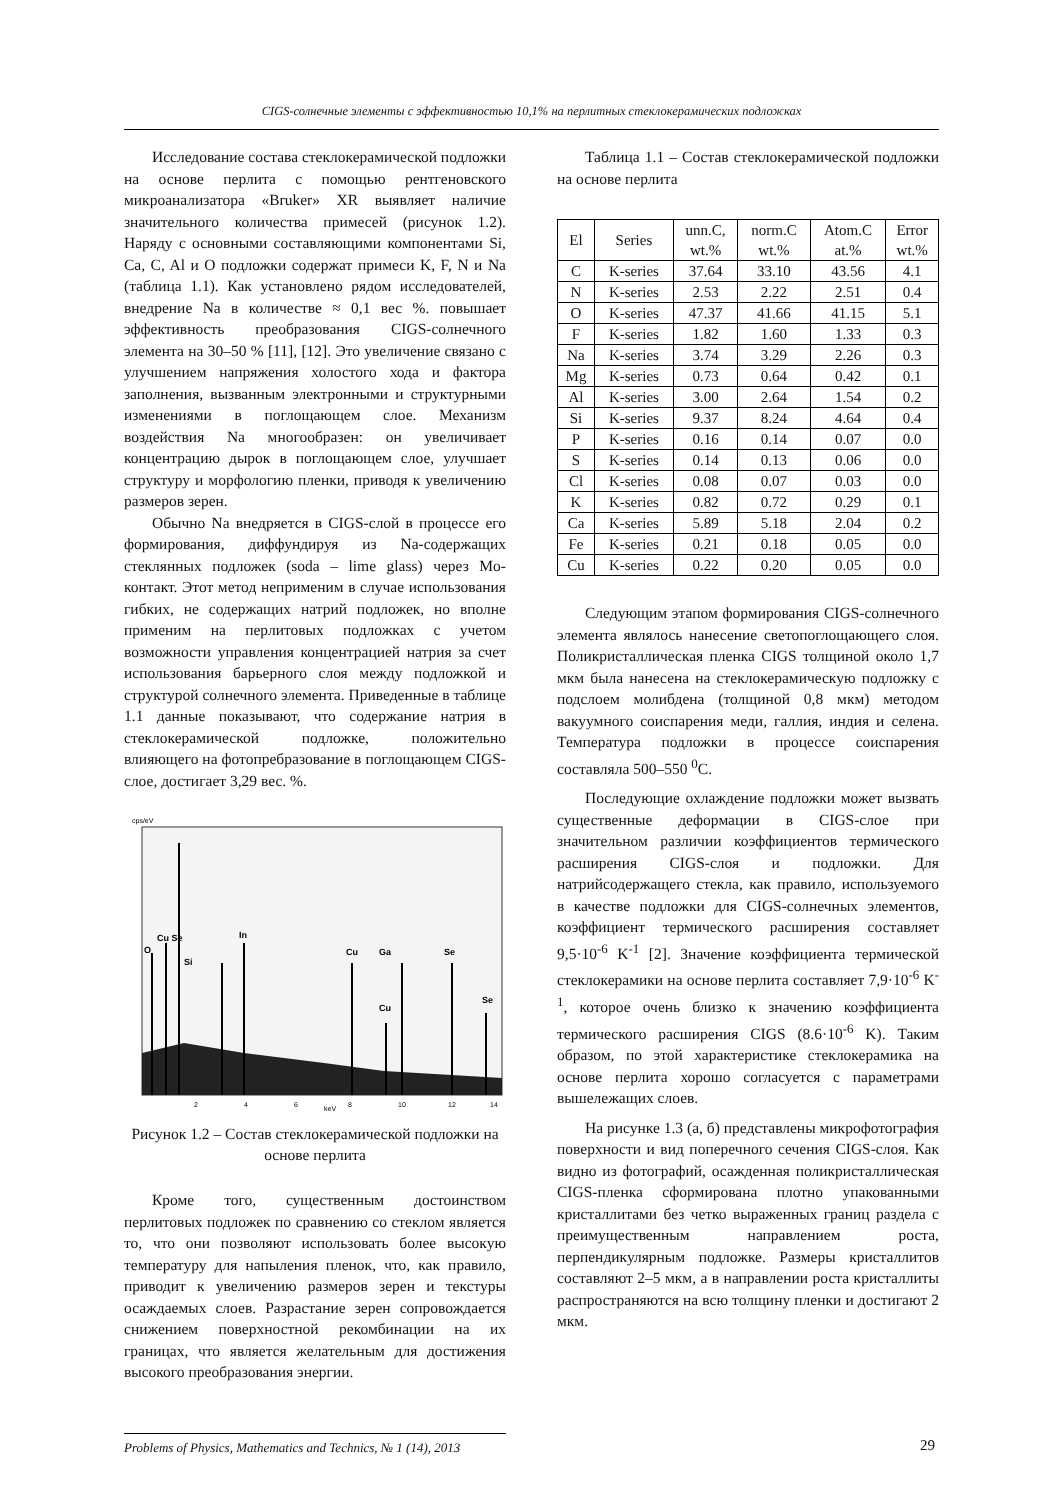CIGS-солнечные элементы с эффективностью 10,1% на перлитных стеклокерамических подложках
Исследование состава стеклокерамической подложки на основе перлита с помощью рентгеновского микроанализатора «Bruker» XR выявляет наличие значительного количества примесей (рисунок 1.2). Наряду с основными составляющими компонентами Si, Ca, C, Al и O подложки содержат примеси K, F, N и Na (таблица 1.1). Как установлено рядом исследователей, внедрение Na в количестве ≈ 0,1 вес %. повышает эффективность преобразования CIGS-солнечного элемента на 30–50 % [11], [12]. Это увеличение связано с улучшением напряжения холостого хода и фактора заполнения, вызванным электронными и структурными изменениями в поглощающем слое. Механизм воздействия Na многообразен: он увеличивает концентрацию дырок в поглощающем слое, улучшает структуру и морфологию пленки, приводя к увеличению размеров зерен.
Обычно Na внедряется в CIGS-слой в процессе его формирования, диффундируя из Na-содержащих стеклянных подложек (soda – lime glass) через Mo-контакт. Этот метод неприменим в случае использования гибких, не содержащих натрий подложек, но вполне применим на перлитовых подложках с учетом возможности управления концентрацией натрия за счет использования барьерного слоя между подложкой и структурой солнечного элемента. Приведенные в таблице 1.1 данные показывают, что содержание натрия в стеклокерамической подложке, положительно влияющего на фотопребразование в поглощающем CIGS-слое, достигает 3,29 вес. %.
cps/eV
O
Cu Se
Si
In
Cu
Ga
Se
Cu
Se
2
4
6
keV
8
10
12
14
Рисунок 1.2 – Состав стеклокерамической подложки на основе перлита
Кроме того, существенным достоинством перлитовых подложек по сравнению со стеклом является то, что они позволяют использовать более высокую температуру для напыления пленок, что, как правило, приводит к увеличению размеров зерен и текстуры осаждаемых слоев. Разрастание зерен сопровождается снижением поверхностной рекомбинации на их границах, что является желательным для достижения высокого преобразования энергии.
Таблица 1.1 – Состав стеклокерамической подложки на основе перлита
| El | Series | unn.C, wt.% | norm.C wt.% | Atom.C at.% | Error wt.% |
| --- | --- | --- | --- | --- | --- |
| C | K-series | 37.64 | 33.10 | 43.56 | 4.1 |
| N | K-series | 2.53 | 2.22 | 2.51 | 0.4 |
| O | K-series | 47.37 | 41.66 | 41.15 | 5.1 |
| F | K-series | 1.82 | 1.60 | 1.33 | 0.3 |
| Na | K-series | 3.74 | 3.29 | 2.26 | 0.3 |
| Mg | K-series | 0.73 | 0.64 | 0.42 | 0.1 |
| Al | K-series | 3.00 | 2.64 | 1.54 | 0.2 |
| Si | K-series | 9.37 | 8.24 | 4.64 | 0.4 |
| P | K-series | 0.16 | 0.14 | 0.07 | 0.0 |
| S | K-series | 0.14 | 0.13 | 0.06 | 0.0 |
| Cl | K-series | 0.08 | 0.07 | 0.03 | 0.0 |
| K | K-series | 0.82 | 0.72 | 0.29 | 0.1 |
| Ca | K-series | 5.89 | 5.18 | 2.04 | 0.2 |
| Fe | K-series | 0.21 | 0.18 | 0.05 | 0.0 |
| Cu | K-series | 0.22 | 0.20 | 0.05 | 0.0 |
Следующим этапом формирования CIGS-солнечного элемента являлось нанесение светопоглощающего слоя. Поликристаллическая пленка CIGS толщиной около 1,7 мкм была нанесена на стеклокерамическую подложку с подслоем молибдена (толщиной 0,8 мкм) методом вакуумного соиспарения меди, галлия, индия и селена. Температура подложки в процессе соиспарения составляла 500–550 <sup>0</sup>C.
Последующие охлаждение подложки может вызвать существенные деформации в CIGS-слое при значительном различии коэффициентов термического расширения CIGS-слоя и подложки. Для натрийсодержащего стекла, как правило, используемого в качестве подложки для CIGS-солнечных элементов, коэффициент термического расширения составляет 9,5·10<sup>-6</sup> K<sup>-1</sup> [2]. Значение коэффициента термической стеклокерамики на основе перлита составляет 7,9·10<sup>-6</sup> K<sup>-1</sup>, которое очень близко к значению коэффициента термического расширения CIGS (8.6·10<sup>-6</sup> K). Таким образом, по этой характеристике стеклокерамика на основе перлита хорошо согласуется с параметрами вышележащих слоев.
На рисунке 1.3 (а, б) представлены микрофотография поверхности и вид поперечного сечения CIGS-слоя. Как видно из фотографий, осажденная поликристаллическая CIGS-пленка сформирована плотно упакованными кристаллитами без четко выраженных границ раздела с преимущественным направлением роста, перпендикулярным подложке. Размеры кристаллитов составляют 2–5 мкм, а в направлении роста кристаллиты распространяются на всю толщину пленки и достигают 2 мкм.
Problems of Physics, Mathematics and Technics, № 1 (14), 2013
29